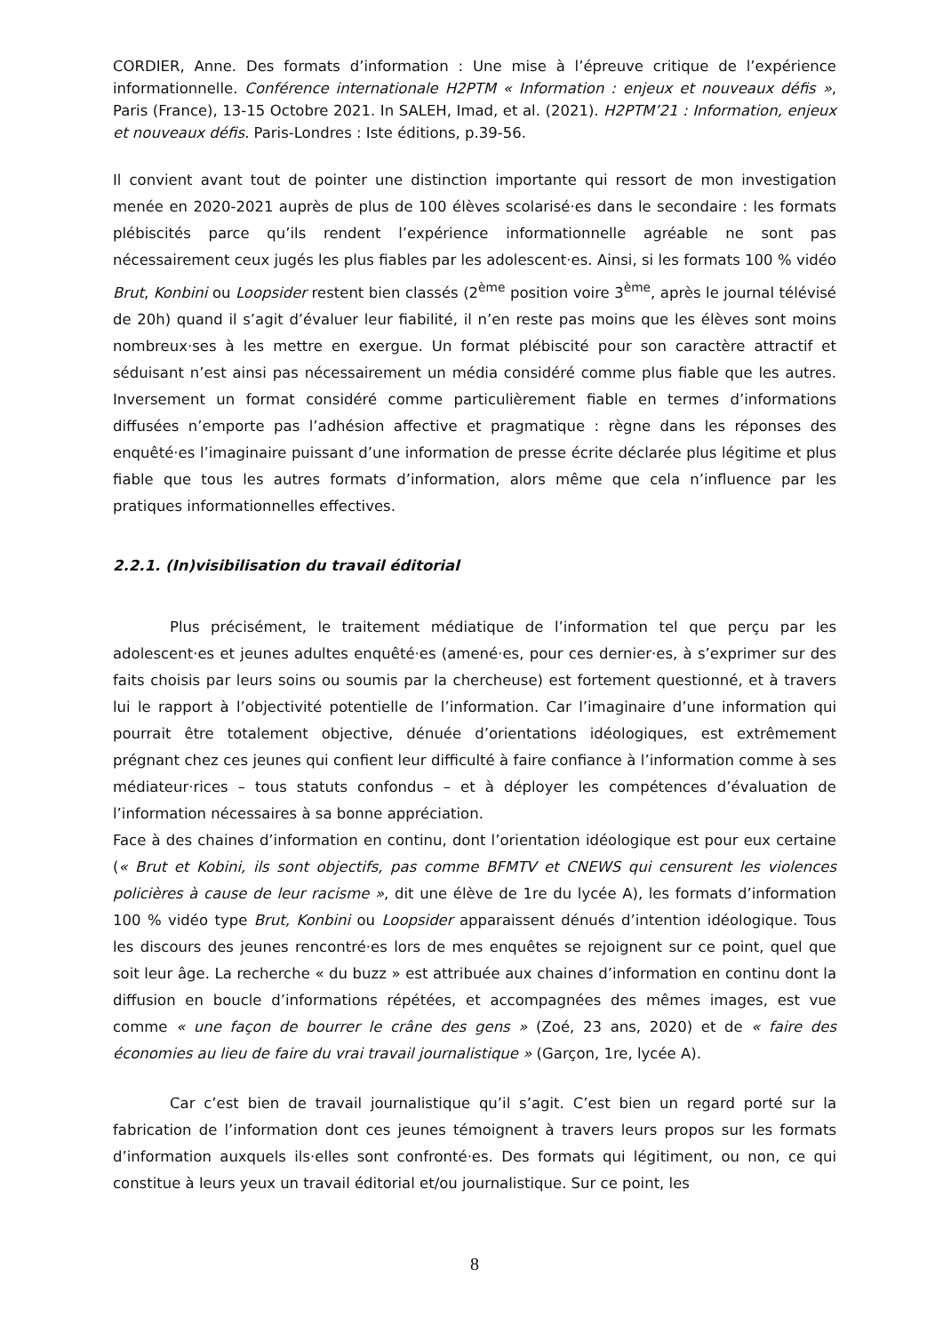CORDIER, Anne. Des formats d’information : Une mise à l’épreuve critique de l’expérience informationnelle. Conférence internationale H2PTM « Information : enjeux et nouveaux défis », Paris (France), 13-15 Octobre 2021. In SALEH, Imad, et al. (2021). H2PTM’21 : Information, enjeux et nouveaux défis. Paris-Londres : Iste éditions, p.39-56.
Il convient avant tout de pointer une distinction importante qui ressort de mon investigation menée en 2020-2021 auprès de plus de 100 élèves scolarisé·es dans le secondaire : les formats plébiscités parce qu’ils rendent l’expérience informationnelle agréable ne sont pas nécessairement ceux jugés les plus fiables par les adolescent·es. Ainsi, si les formats 100 % vidéo Brut, Konbini ou Loopsider restent bien classés (2<sup>ème</sup> position voire 3<sup>ème</sup>, après le journal télévisé de 20h) quand il s’agit d’évaluer leur fiabilité, il n’en reste pas moins que les élèves sont moins nombreux·ses à les mettre en exergue. Un format plébiscité pour son caractère attractif et séduisant n’est ainsi pas nécessairement un média considéré comme plus fiable que les autres. Inversement un format considéré comme particulièrement fiable en termes d’informations diffusées n’emporte pas l’adhésion affective et pragmatique : règne dans les réponses des enquêté·es l’imaginaire puissant d’une information de presse écrite déclarée plus légitime et plus fiable que tous les autres formats d’information, alors même que cela n’influence par les pratiques informationnelles effectives.
2.2.1. (In)visibilisation du travail éditorial
Plus précisément, le traitement médiatique de l’information tel que perçu par les adolescent·es et jeunes adultes enquêté·es (amené·es, pour ces dernier·es, à s’exprimer sur des faits choisis par leurs soins ou soumis par la chercheuse) est fortement questionné, et à travers lui le rapport à l’objectivité potentielle de l’information. Car l’imaginaire d’une information qui pourrait être totalement objective, dénuée d’orientations idéologiques, est extrêmement prégnant chez ces jeunes qui confient leur difficulté à faire confiance à l’information comme à ses médiateur·rices – tous statuts confondus – et à déployer les compétences d’évaluation de l’information nécessaires à sa bonne appréciation.
Face à des chaines d’information en continu, dont l’orientation idéologique est pour eux certaine (« Brut et Kobini, ils sont objectifs, pas comme BFMTV et CNEWS qui censurent les violences policières à cause de leur racisme », dit une élève de 1re du lycée A), les formats d’information 100 % vidéo type Brut, Konbini ou Loopsider apparaissent dénués d’intention idéologique. Tous les discours des jeunes rencontré·es lors de mes enquêtes se rejoignent sur ce point, quel que soit leur âge. La recherche « du buzz » est attribuée aux chaines d’information en continu dont la diffusion en boucle d’informations répétées, et accompagnées des mêmes images, est vue comme « une façon de bourrer le crâne des gens » (Zoé, 23 ans, 2020) et de « faire des économies au lieu de faire du vrai travail journalistique » (Garçon, 1re, lycée A).
Car c’est bien de travail journalistique qu’il s’agit. C’est bien un regard porté sur la fabrication de l’information dont ces jeunes témoignent à travers leurs propos sur les formats d’information auxquels ils·elles sont confronté·es. Des formats qui légitiment, ou non, ce qui constitue à leurs yeux un travail éditorial et/ou journalistique. Sur ce point, les
8